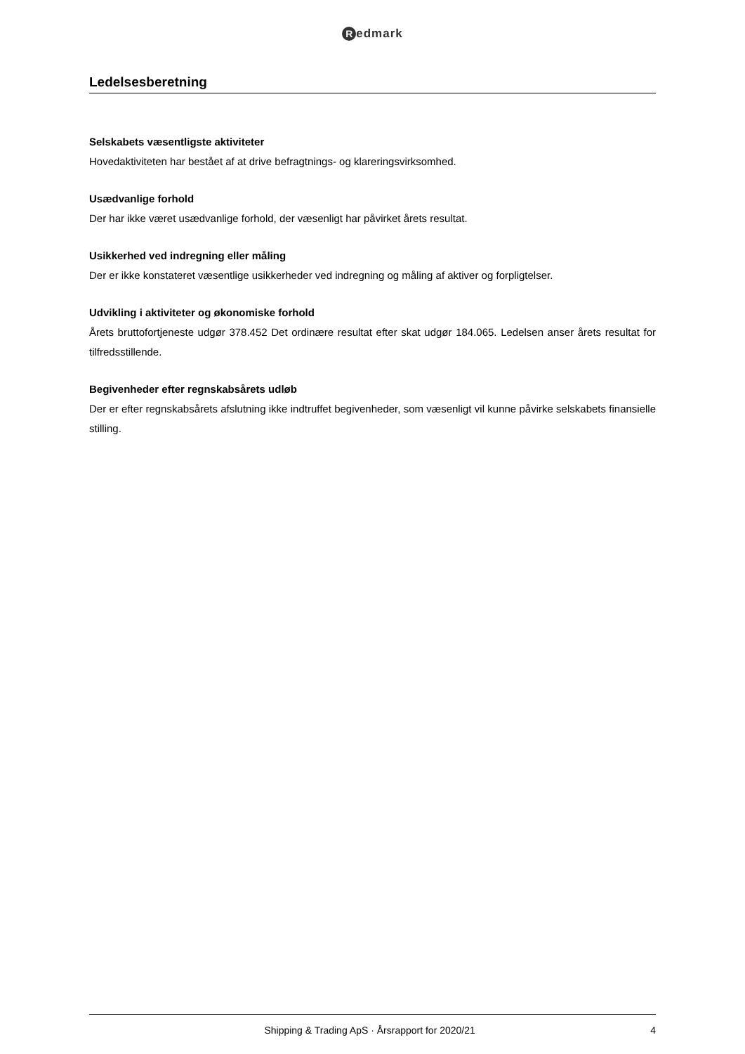Redmark
Ledelsesberetning
Selskabets væsentligste aktiviteter
Hovedaktiviteten har bestået af at drive befragtnings- og klareringsvirksomhed.
Usædvanlige forhold
Der har ikke været usædvanlige forhold, der væsenligt har påvirket årets resultat.
Usikkerhed ved indregning eller måling
Der er ikke konstateret væsentlige usikkerheder ved indregning og måling af aktiver og forpligtelser.
Udvikling i aktiviteter og økonomiske forhold
Årets bruttofortjeneste udgør 378.452 Det ordinære resultat efter skat udgør 184.065. Ledelsen anser årets resultat for tilfredsstillende.
Begivenheder efter regnskabsårets udløb
Der er efter regnskabsårets afslutning ikke indtruffet begivenheder, som væsenligt vil kunne påvirke selskabets finansielle stilling.
Shipping & Trading ApS · Årsrapport for 2020/21
4